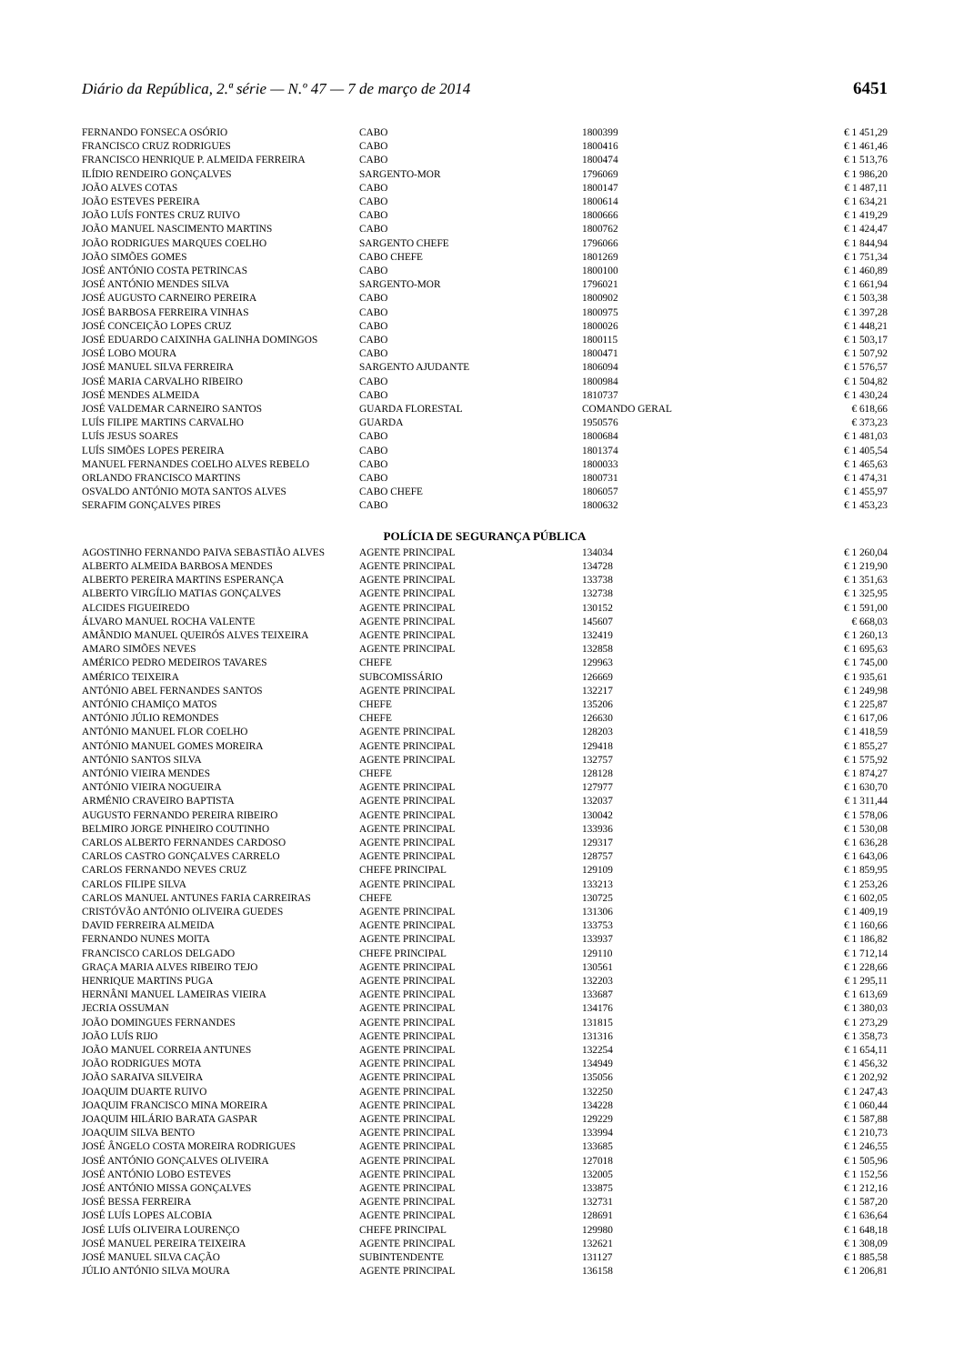Diário da República, 2.ª série — N.º 47 — 7 de março de 2014 6451
| FERNANDO FONSECA OSÓRIO | CABO | 1800399 | € 1 451,29 |
| FRANCISCO CRUZ RODRIGUES | CABO | 1800416 | € 1 461,46 |
| FRANCISCO HENRIQUE P. ALMEIDA FERREIRA | CABO | 1800474 | € 1 513,76 |
| ILÍDIO RENDEIRO GONÇALVES | SARGENTO-MOR | 1796069 | € 1 986,20 |
| JOÃO ALVES COTAS | CABO | 1800147 | € 1 487,11 |
| JOÃO ESTEVES PEREIRA | CABO | 1800614 | € 1 634,21 |
| JOÃO LUÍS FONTES CRUZ RUIVO | CABO | 1800666 | € 1 419,29 |
| JOÃO MANUEL NASCIMENTO MARTINS | CABO | 1800762 | € 1 424,47 |
| JOÃO RODRIGUES MARQUES COELHO | SARGENTO CHEFE | 1796066 | € 1 844,94 |
| JOÃO SIMÕES GOMES | CABO CHEFE | 1801269 | € 1 751,34 |
| JOSÉ ANTÓNIO COSTA PETRINCAS | CABO | 1800100 | € 1 460,89 |
| JOSÉ ANTÓNIO MENDES SILVA | SARGENTO-MOR | 1796021 | € 1 661,94 |
| JOSÉ AUGUSTO CARNEIRO PEREIRA | CABO | 1800902 | € 1 503,38 |
| JOSÉ BARBOSA FERREIRA VINHAS | CABO | 1800975 | € 1 397,28 |
| JOSÉ CONCEIÇÃO LOPES CRUZ | CABO | 1800026 | € 1 448,21 |
| JOSÉ EDUARDO CAIXINHA GALINHA DOMINGOS | CABO | 1800115 | € 1 503,17 |
| JOSÉ LOBO MOURA | CABO | 1800471 | € 1 507,92 |
| JOSÉ MANUEL SILVA FERREIRA | SARGENTO AJUDANTE | 1806094 | € 1 576,57 |
| JOSÉ MARIA CARVALHO RIBEIRO | CABO | 1800984 | € 1 504,82 |
| JOSÉ MENDES ALMEIDA | CABO | 1810737 | € 1 430,24 |
| JOSÉ VALDEMAR CARNEIRO SANTOS | GUARDA FLORESTAL | COMANDO GERAL | € 618,66 |
| LUÍS FILIPE MARTINS CARVALHO | GUARDA | 1950576 | € 373,23 |
| LUÍS JESUS SOARES | CABO | 1800684 | € 1 481,03 |
| LUÍS SIMÕES LOPES PEREIRA | CABO | 1801374 | € 1 405,54 |
| MANUEL FERNANDES COELHO ALVES REBELO | CABO | 1800033 | € 1 465,63 |
| ORLANDO FRANCISCO MARTINS | CABO | 1800731 | € 1 474,31 |
| OSVALDO ANTÓNIO MOTA SANTOS ALVES | CABO CHEFE | 1806057 | € 1 455,97 |
| SERAFIM GONÇALVES PIRES | CABO | 1800632 | € 1 453,23 |
POLÍCIA DE SEGURANÇA PÚBLICA
| AGOSTINHO FERNANDO PAIVA SEBASTIÃO ALVES | AGENTE PRINCIPAL | 134034 | € 1 260,04 |
| ALBERTO ALMEIDA BARBOSA MENDES | AGENTE PRINCIPAL | 134728 | € 1 219,90 |
| ALBERTO PEREIRA MARTINS ESPERANÇA | AGENTE PRINCIPAL | 133738 | € 1 351,63 |
| ALBERTO VIRGÍLIO MATIAS GONÇALVES | AGENTE PRINCIPAL | 132738 | € 1 325,95 |
| ALCIDES FIGUEIREDO | AGENTE PRINCIPAL | 130152 | € 1 591,00 |
| ÁLVARO MANUEL ROCHA VALENTE | AGENTE PRINCIPAL | 145607 | € 668,03 |
| AMÂNDIO MANUEL QUEIRÓS ALVES TEIXEIRA | AGENTE PRINCIPAL | 132419 | € 1 260,13 |
| AMARO SIMÕES NEVES | AGENTE PRINCIPAL | 132858 | € 1 695,63 |
| AMÉRICO PEDRO MEDEIROS TAVARES | CHEFE | 129963 | € 1 745,00 |
| AMÉRICO TEIXEIRA | SUBCOMISSÁRIO | 126669 | € 1 935,61 |
| ANTÓNIO ABEL FERNANDES SANTOS | AGENTE PRINCIPAL | 132217 | € 1 249,98 |
| ANTÓNIO CHAMIÇO MATOS | CHEFE | 135206 | € 1 225,87 |
| ANTÓNIO JÚLIO REMONDES | CHEFE | 126630 | € 1 617,06 |
| ANTÓNIO MANUEL FLOR COELHO | AGENTE PRINCIPAL | 128203 | € 1 418,59 |
| ANTÓNIO MANUEL GOMES MOREIRA | AGENTE PRINCIPAL | 129418 | € 1 855,27 |
| ANTÓNIO SANTOS SILVA | AGENTE PRINCIPAL | 132757 | € 1 575,92 |
| ANTÓNIO VIEIRA MENDES | CHEFE | 128128 | € 1 874,27 |
| ANTÓNIO VIEIRA NOGUEIRA | AGENTE PRINCIPAL | 127977 | € 1 630,70 |
| ARMÉNIO CRAVEIRO BAPTISTA | AGENTE PRINCIPAL | 132037 | € 1 311,44 |
| AUGUSTO FERNANDO PEREIRA RIBEIRO | AGENTE PRINCIPAL | 130042 | € 1 578,06 |
| BELMIRO JORGE PINHEIRO COUTINHO | AGENTE PRINCIPAL | 133936 | € 1 530,08 |
| CARLOS ALBERTO FERNANDES CARDOSO | AGENTE PRINCIPAL | 129317 | € 1 636,28 |
| CARLOS CASTRO GONÇALVES CARRELO | AGENTE PRINCIPAL | 128757 | € 1 643,06 |
| CARLOS FERNANDO NEVES CRUZ | CHEFE PRINCIPAL | 129109 | € 1 859,95 |
| CARLOS FILIPE SILVA | AGENTE PRINCIPAL | 133213 | € 1 253,26 |
| CARLOS MANUEL ANTUNES FARIA CARREIRAS | CHEFE | 130725 | € 1 602,05 |
| CRISTÓVÃO ANTÓNIO OLIVEIRA GUEDES | AGENTE PRINCIPAL | 131306 | € 1 409,19 |
| DAVID FERREIRA ALMEIDA | AGENTE PRINCIPAL | 133753 | € 1 160,66 |
| FERNANDO NUNES MOITA | AGENTE PRINCIPAL | 133937 | € 1 186,82 |
| FRANCISCO CARLOS DELGADO | CHEFE PRINCIPAL | 129110 | € 1 712,14 |
| GRAÇA MARIA ALVES RIBEIRO TEJO | AGENTE PRINCIPAL | 130561 | € 1 228,66 |
| HENRIQUE MARTINS PUGA | AGENTE PRINCIPAL | 132203 | € 1 295,11 |
| HERNÂNI MANUEL LAMEIRAS VIEIRA | AGENTE PRINCIPAL | 133687 | € 1 613,69 |
| JECRIA OSSUMAN | AGENTE PRINCIPAL | 134176 | € 1 380,03 |
| JOÃO DOMINGUES FERNANDES | AGENTE PRINCIPAL | 131815 | € 1 273,29 |
| JOÃO LUÍS RIJO | AGENTE PRINCIPAL | 131316 | € 1 358,73 |
| JOÃO MANUEL CORREIA ANTUNES | AGENTE PRINCIPAL | 132254 | € 1 654,11 |
| JOÃO RODRIGUES MOTA | AGENTE PRINCIPAL | 134949 | € 1 456,32 |
| JOÃO SARAIVA SILVEIRA | AGENTE PRINCIPAL | 135056 | € 1 202,92 |
| JOAQUIM DUARTE RUIVO | AGENTE PRINCIPAL | 132250 | € 1 247,43 |
| JOAQUIM FRANCISCO MINA MOREIRA | AGENTE PRINCIPAL | 134228 | € 1 060,44 |
| JOAQUIM HILÁRIO BARATA GASPAR | AGENTE PRINCIPAL | 129229 | € 1 587,88 |
| JOAQUIM SILVA BENTO | AGENTE PRINCIPAL | 133994 | € 1 210,73 |
| JOSÉ ÂNGELO COSTA MOREIRA RODRIGUES | AGENTE PRINCIPAL | 133685 | € 1 246,55 |
| JOSÉ ANTÓNIO GONÇALVES OLIVEIRA | AGENTE PRINCIPAL | 127018 | € 1 505,96 |
| JOSÉ ANTÓNIO LOBO ESTEVES | AGENTE PRINCIPAL | 132005 | € 1 152,56 |
| JOSÉ ANTÓNIO MISSA GONÇALVES | AGENTE PRINCIPAL | 133875 | € 1 212,16 |
| JOSÉ BESSA FERREIRA | AGENTE PRINCIPAL | 132731 | € 1 587,20 |
| JOSÉ LUÍS LOPES ALCOBIA | AGENTE PRINCIPAL | 128691 | € 1 636,64 |
| JOSÉ LUÍS OLIVEIRA LOURENÇO | CHEFE PRINCIPAL | 129980 | € 1 648,18 |
| JOSÉ MANUEL PEREIRA TEIXEIRA | AGENTE PRINCIPAL | 132621 | € 1 308,09 |
| JOSÉ MANUEL SILVA CAÇÃO | SUBINTENDENTE | 131127 | € 1 885,58 |
| JÚLIO ANTÓNIO SILVA MOURA | AGENTE PRINCIPAL | 136158 | € 1 206,81 |